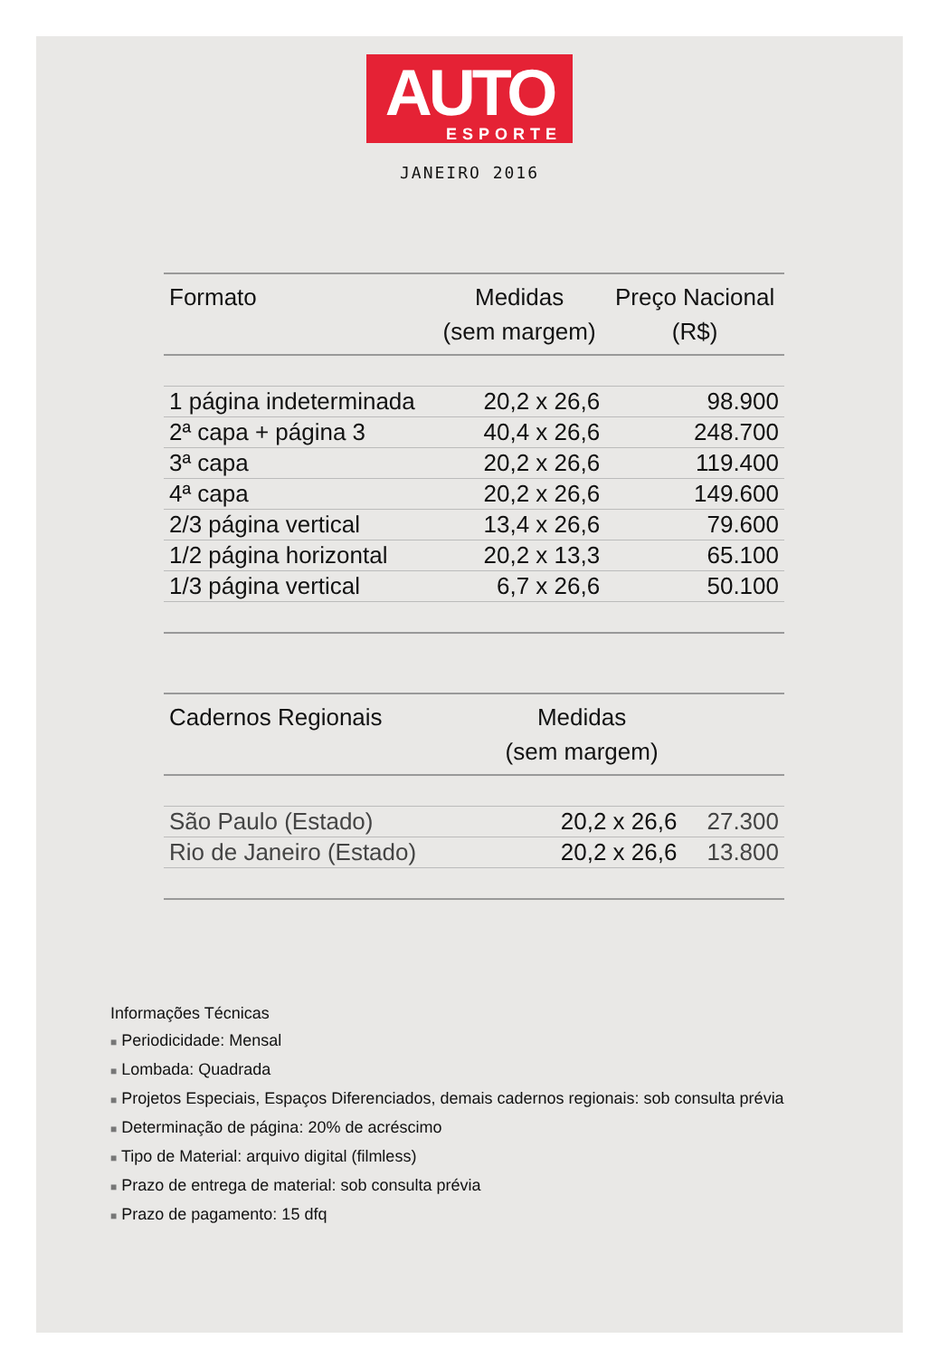AUTO
ESPORTE
JANEIRO 2016
| Formato | Medidas (sem margem) | Preço Nacional (R$) |
| --- | --- | --- |
| 1 página indeterminada | 20,2 x 26,6 | 98.900 |
| 2ª capa + página 3 | 40,4 x 26,6 | 248.700 |
| 3ª capa | 20,2 x 26,6 | 119.400 |
| 4ª capa | 20,2 x 26,6 | 149.600 |
| 2/3 página vertical | 13,4 x 26,6 | 79.600 |
| 1/2 página horizontal | 20,2 x 13,3 | 65.100 |
| 1/3 página vertical | 6,7 x 26,6 | 50.100 |
| Cadernos Regionais | Medidas (sem margem) | |
| --- | --- | --- |
| São Paulo (Estado) | 20,2 x 26,6 | 27.300 |
| Rio de Janeiro (Estado) | 20,2 x 26,6 | 13.800 |
Informações Técnicas
■ Periodicidade: Mensal
■ Lombada: Quadrada
■ Projetos Especiais, Espaços Diferenciados, demais cadernos regionais: sob consulta prévia
■ Determinação de página: 20% de acréscimo
■ Tipo de Material: arquivo digital (filmless)
■ Prazo de entrega de material: sob consulta prévia
■ Prazo de pagamento: 15 dfq